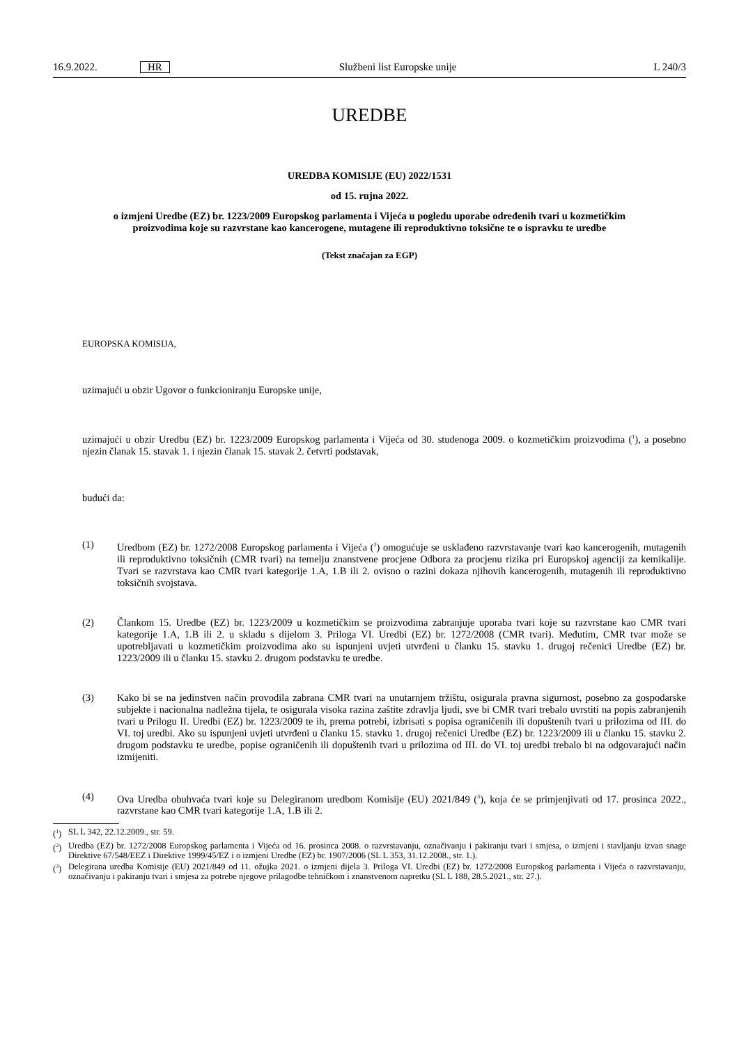16.9.2022. HR Službeni list Europske unije L 240/3
UREDBE
UREDBA KOMISIJE (EU) 2022/1531
od 15. rujna 2022.
o izmjeni Uredbe (EZ) br. 1223/2009 Europskog parlamenta i Vijeća u pogledu uporabe određenih tvari u kozmetičkim proizvodima koje su razvrstane kao kancerogene, mutagene ili reproduktivno toksične te o ispravku te uredbe
(Tekst značajan za EGP)
EUROPSKA KOMISIJA,
uzimajući u obzir Ugovor o funkcioniranju Europske unije,
uzimajući u obzir Uredbu (EZ) br. 1223/2009 Europskog parlamenta i Vijeća od 30. studenoga 2009. o kozmetičkim proizvodima (<sup>1</sup>), a posebno njezin članak 15. stavak 1. i njezin članak 15. stavak 2. četvrti podstavak,
budući da:
(1) Uredbom (EZ) br. 1272/2008 Europskog parlamenta i Vijeća (<sup>2</sup>) omogućuje se usklađeno razvrstavanje tvari kao kancerogenih, mutagenih ili reproduktivno toksičnih (CMR tvari) na temelju znanstvene procjene Odbora za procjenu rizika pri Europskoj agenciji za kemikalije. Tvari se razvrstava kao CMR tvari kategorije 1.A, 1.B ili 2. ovisno o razini dokaza njihovih kancerogenih, mutagenih ili reproduktivno toksičnih svojstava.
(2) Člankom 15. Uredbe (EZ) br. 1223/2009 u kozmetičkim se proizvodima zabranjuje uporaba tvari koje su razvrstane kao CMR tvari kategorije 1.A, 1.B ili 2. u skladu s dijelom 3. Priloga VI. Uredbi (EZ) br. 1272/2008 (CMR tvari). Međutim, CMR tvar može se upotrebljavati u kozmetičkim proizvodima ako su ispunjeni uvjeti utvrđeni u članku 15. stavku 1. drugoj rečenici Uredbe (EZ) br. 1223/2009 ili u članku 15. stavku 2. drugom podstavku te uredbe.
(3) Kako bi se na jedinstven način provodila zabrana CMR tvari na unutarnjem tržištu, osigurala pravna sigurnost, posebno za gospodarske subjekte i nacionalna nadležna tijela, te osigurala visoka razina zaštite zdravlja ljudi, sve bi CMR tvari trebalo uvrstiti na popis zabranjenih tvari u Prilogu II. Uredbi (EZ) br. 1223/2009 te ih, prema potrebi, izbrisati s popisa ograničenih ili dopuštenih tvari u prilozima od III. do VI. toj uredbi. Ako su ispunjeni uvjeti utvrđeni u članku 15. stavku 1. drugoj rečenici Uredbe (EZ) br. 1223/2009 ili u članku 15. stavku 2. drugom podstavku te uredbe, popise ograničenih ili dopuštenih tvari u prilozima od III. do VI. toj uredbi trebalo bi na odgovarajući način izmijeniti.
(4) Ova Uredba obuhvaća tvari koje su Delegiranom uredbom Komisije (EU) 2021/849 (<sup>3</sup>), koja će se primjenjivati od 17. prosinca 2022., razvrstane kao CMR tvari kategorije 1.A, 1.B ili 2.
(<sup>1</sup>)
SL L 342, 22.12.2009., str. 59.
(<sup>2</sup>)
Uredba (EZ) br. 1272/2008 Europskog parlamenta i Vijeća od 16. prosinca 2008. o razvrstavanju, označivanju i pakiranju tvari i smjesa, o izmjeni i stavljanju izvan snage Direktive 67/548/EEZ i Direktive 1999/45/EZ i o izmjeni Uredbe (EZ) br. 1907/2006 (SL L 353, 31.12.2008., str. 1.).
(<sup>3</sup>)
Delegirana uredba Komisije (EU) 2021/849 od 11. ožujka 2021. o izmjeni dijela 3. Priloga VI. Uredbi (EZ) br. 1272/2008 Europskog parlamenta i Vijeća o razvrstavanju, označivanju i pakiranju tvari i smjesa za potrebe njegove prilagodbe tehničkom i znanstvenom napretku (SL L 188, 28.5.2021., str. 27.).